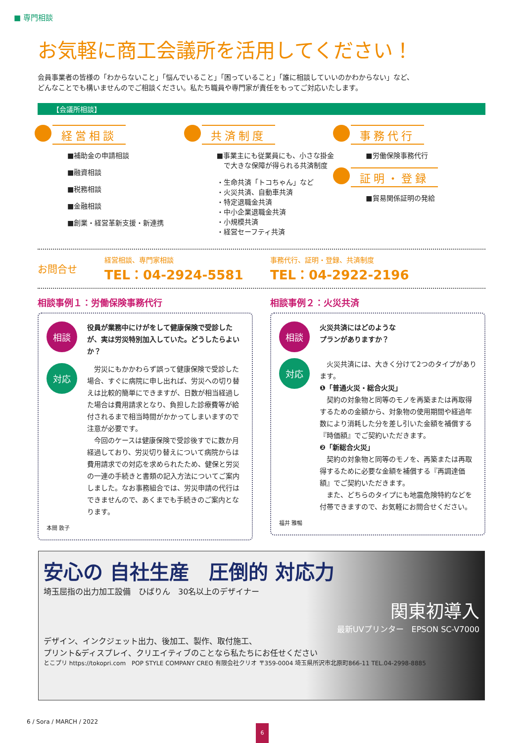■ 専門相談
お気軽に商工会議所を活用してください！
会員事業者の皆様の「わからないこと」「悩んでいること」「困っていること」「誰に相談していいのかわからない」など、
どんなことでも構いませんのでご相談ください。私たち職員や専門家が責任をもってご対応いたします。
【会議所相談】
経営相談
■補助金の申請相談
■融資相談
■税務相談
■金融相談
■創業・経営革新支援・新連携
共済制度
■事業主にも従業員にも、小さな掛金
　で大きな保障が得られる共済制度
・生命共済「トコちゃん」など
・火災共済、自動車共済
・特定退職金共済
・中小企業退職金共済
・小規模共済
・経営セーフティ共済
事務代行
■労働保険事務代行
証明・登録
■貿易関係証明の発給
お問合せ
経営相談、専門家相談
TEL：04-2924-5581
事務代行、証明・登録、共済制度
TEL：04-2922-2196
相談事例１：労働保険事務代行
相談
役員が業務中にけがをして健康保険で受診したが、実は労災特別加入していた。どうしたらよいか？
対応
　労災にもかかわらず誤って健康保険で受診した場合、すぐに病院に申し出れば、労災への切り替えは比較的簡単にできますが、日数が相当経過した場合は費用請求となり、負担した診療費等が給付されるまで相当時間がかかってしまいますので注意が必要です。
　今回のケースは健康保険で受診後すでに数か月経過しており、労災切り替えについて病院からは費用請求での対応を求められたため、健保と労災の一連の手続きと書類の記入方法についてご案内しました。なお事務組合では、労災申請の代行はできませんので、あくまでも手続きのご案内となります。
本間 敦子
相談事例２：火災共済
相談
火災共済にはどのような
プランがありますか？
対応
　火災共済には、大きく分けて2つのタイプがあります。
❶「普通火災・総合火災」
　契約の対象物と同等のモノを再築または再取得するための金額から、対象物の使用期間や経過年数により消耗した分を差し引いた金額を補償する『時価額』でご契約いただきます。
❷「新総合火災」
　契約の対象物と同等のモノを、再築または再取得するために必要な金額を補償する『再調達価額』でご契約いただきます。
　また、どちらのタイプにも地震危険特約などを付帯できますので、お気軽にお問合せください。
福井 雅暢
安心の 自社生産　圧倒的 対応力
埼玉屈指の出力加工設備　ひばりん　30名以上のデザイナー
関東初導入
最新UVプリンター　EPSON SC-V7000
デザイン、インクジェット出力、後加工、製作、取付施工、
プリント&ディスプレイ、クリエイティブのことなら私たちにお任せください
とこプリ https://tokopri.com　POP STYLE COMPANY CREO 有限会社クリオ 〒359-0004 埼玉県所沢市北原町866-11 TEL.04-2998-8885
6 / Sora / MARCH / 2022
6